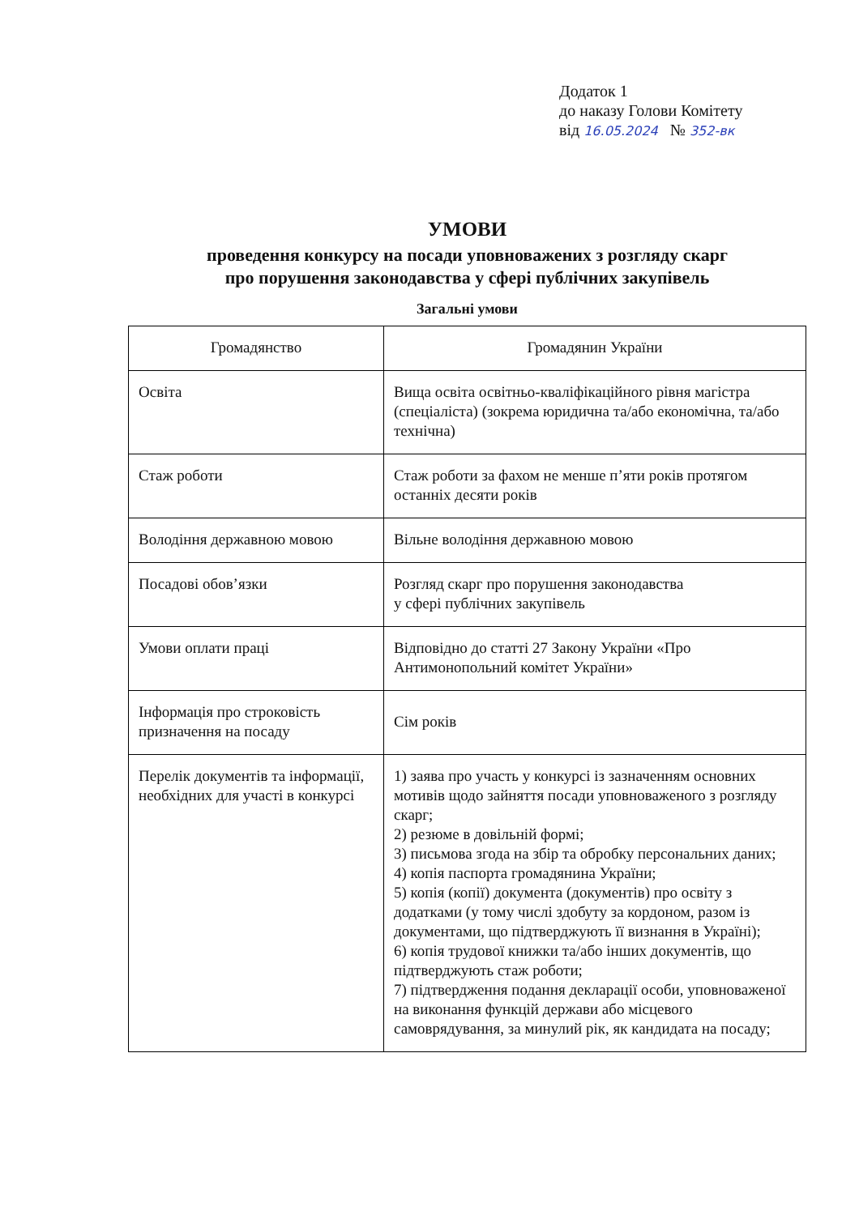Додаток 1
до наказу Голови Комітету
від 16.05.2024 № 352-вк
УМОВИ
проведення конкурсу на посади уповноважених з розгляду скарг
про порушення законодавства у сфері публічних закупівель
Загальні умови
| Громадянство | Громадянин України |
| Освіта | Вища освіта освітньо-кваліфікаційного рівня магістра (спеціаліста) (зокрема юридична та/або економічна, та/або технічна) |
| Стаж роботи | Стаж роботи за фахом не менше п’яти років протягом останніх десяти років |
| Володіння державною мовою | Вільне володіння державною мовою |
| Посадові обов’язки | Розгляд скарг про порушення законодавства у сфері публічних закупівель |
| Умови оплати праці | Відповідно до статті 27 Закону України «Про Антимонопольний комітет України» |
| Інформація про строковість призначення на посаду | Сім років |
| Перелік документів та інформації, необхідних для участі в конкурсі | 1) заява про участь у конкурсі із зазначенням основних мотивів щодо зайняття посади уповноваженого з розгляду скарг; 2) резюме в довільній формі; 3) письмова згода на збір та обробку персональних даних; 4) копія паспорта громадянина України; 5) копія (копії) документа (документів) про освіту з додатками (у тому числі здобуту за кордоном, разом із документами, що підтверджують її визнання в Україні); 6) копія трудової книжки та/або інших документів, що підтверджують стаж роботи; 7) підтвердження подання декларації особи, уповноваженої на виконання функцій держави або місцевого самоврядування, за минулий рік, як кандидата на посаду; |